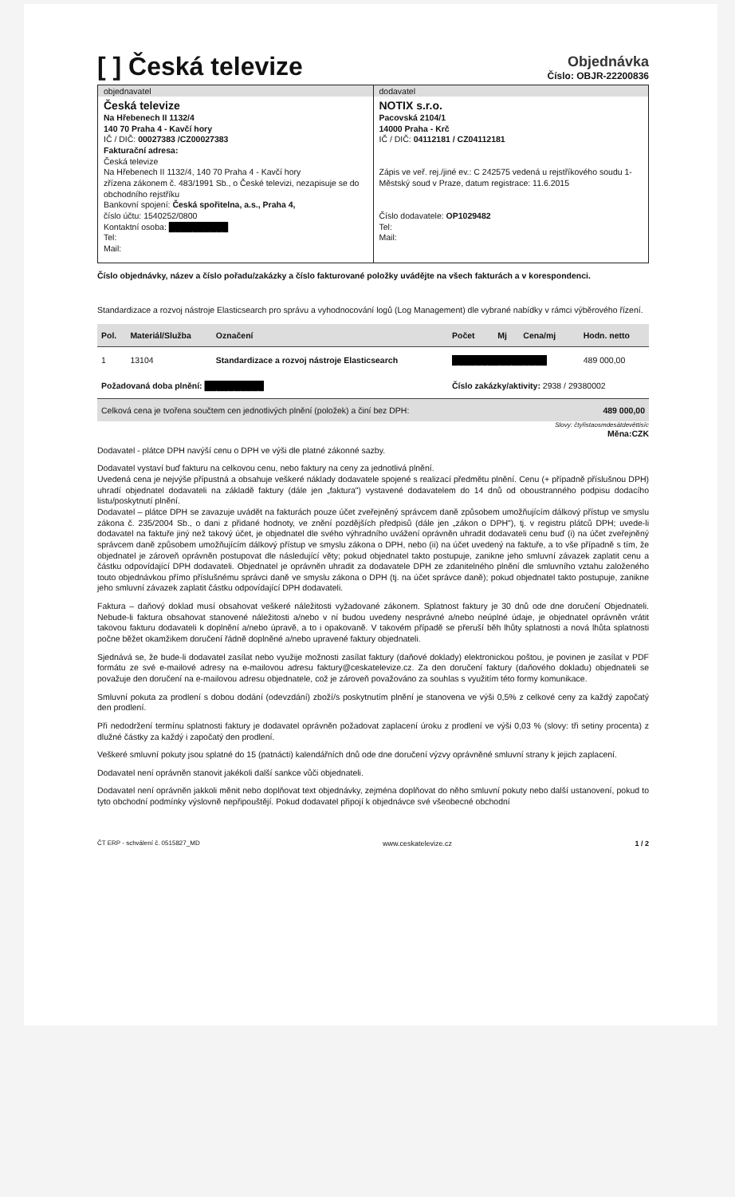[ ] Česká televize
Objednávka
Číslo: OBJR-22200836
objednavatel
Česká televize
Na Hřebenech II 1132/4
140 70 Praha 4 - Kavčí hory
IČ / DIČ: 00027383 /CZ00027383
Fakturační adresa:
Česká televize
Na Hřebenech II 1132/4, 140 70 Praha 4 - Kavčí hory
zřízena zákonem č. 483/1991 Sb., o České televizi, nezapisuje se do obchodního rejstříku
Bankovní spojení: Česká spořitelna, a.s., Praha 4,
číslo účtu: 1540252/0800
Kontaktní osoba: ██████████
Tel:
Mail:
dodavatel
NOTIX s.r.o.
Pacovská 2104/1
14000 Praha - Krč
IČ / DIČ: 04112181 / CZ04112181
Zápis ve veř. rej./jiné ev.: C 242575 vedená u rejstříkového soudu 1-Městský soud v Praze, datum registrace: 11.6.2015
Číslo dodavatele: OP1029482
Tel:
Mail:
Číslo objednávky, název a číslo pořadu/zakázky a číslo fakturované položky uvádějte na všech fakturách a v korespondenci.
Standardizace a rozvoj nástroje Elasticsearch pro správu a vyhodnocování logů (Log Management) dle vybrané nabídky v rámci výběrového řízení.
| Pol. | Materiál/Služba | Označení | Počet | Mj | Cena/mj | Hodn. netto |
| --- | --- | --- | --- | --- | --- | --- |
| 1 | 13104 | Standardizace a rozvoj nástroje Elasticsearch | ████████████████ | | | 489 000,00 |
| Požadovaná doba plnění: ██████████ | | | Číslo zakázky/aktivity: 2938 / 29380002 | | | |
Celková cena je tvořena součtem cen jednotlivých plnění (položek) a činí bez DPH: 489 000,00
Slovy: čtyřistaosmdesátdevěttisíc
Měna:CZK
Dodavatel - plátce DPH navýší cenu o DPH ve výši dle platné zákonné sazby.
Dodavatel vystaví buď fakturu na celkovou cenu, nebo faktury na ceny za jednotlivá plnění.
Uvedená cena je nejvýše přípustná a obsahuje veškeré náklady dodavatele spojené s realizací předmětu plnění. Cenu (+ případně příslušnou DPH) uhradí objednatel dodavateli na základě faktury (dále jen „faktura") vystavené dodavatelem do 14 dnů od oboustranného podpisu dodacího listu/poskytnutí plnění.
Dodavatel – plátce DPH se zavazuje uvádět na fakturách pouze účet zveřejněný správcem daně způsobem umožňujícím dálkový přístup ve smyslu zákona č. 235/2004 Sb., o dani z přidané hodnoty, ve znění pozdějších předpisů (dále jen „zákon o DPH"), tj. v registru plátců DPH; uvede-li dodavatel na faktuře jiný než takový účet, je objednatel dle svého výhradního uvážení oprávněn uhradit dodavateli cenu buď (i) na účet zveřejněný správcem daně způsobem umožňujícím dálkový přístup ve smyslu zákona o DPH, nebo (ii) na účet uvedený na faktuře, a to vše případně s tím, že objednatel je zároveň oprávněn postupovat dle následující věty; pokud objednatel takto postupuje, zanikne jeho smluvní závazek zaplatit cenu a částku odpovídající DPH dodavateli. Objednatel je oprávněn uhradit za dodavatele DPH ze zdanitelného plnění dle smluvního vztahu založeného touto objednávkou přímo příslušnému správci daně ve smyslu zákona o DPH (tj. na účet správce daně); pokud objednatel takto postupuje, zanikne jeho smluvní závazek zaplatit částku odpovídající DPH dodavateli.
Faktura – daňový doklad musí obsahovat veškeré náležitosti vyžadované zákonem. Splatnost faktury je 30 dnů ode dne doručení Objednateli. Nebude-li faktura obsahovat stanovené náležitosti a/nebo v ní budou uvedeny nesprávné a/nebo neúplné údaje, je objednatel oprávněn vrátit takovou fakturu dodavateli k doplnění a/nebo úpravě, a to i opakovaně. V takovém případě se přeruší běh lhůty splatnosti a nová lhůta splatnosti počne běžet okamžikem doručení řádně doplněné a/nebo upravené faktury objednateli.
Sjednává se, že bude-li dodavatel zasílat nebo využije možnosti zasílat faktury (daňové doklady) elektronickou poštou, je povinen je zasílat v PDF formátu ze své e-mailové adresy na e-mailovou adresu faktury@ceskatelevize.cz. Za den doručení faktury (daňového dokladu) objednateli se považuje den doručení na e-mailovou adresu objednatele, což je zároveň považováno za souhlas s využitím této formy komunikace.
Smluvní pokuta za prodlení s dobou dodání (odevzdání) zboží/s poskytnutím plnění je stanovena ve výši 0,5% z celkové ceny za každý započatý den prodlení.
Při nedodržení termínu splatnosti faktury je dodavatel oprávněn požadovat zaplacení úroku z prodlení ve výši 0,03 % (slovy: tři setiny procenta) z dlužné částky za každý i započatý den prodlení.
Veškeré smluvní pokuty jsou splatné do 15 (patnácti) kalendářních dnů ode dne doručení výzvy oprávněné smluvní strany k jejich zaplacení.
Dodavatel není oprávněn stanovit jakékoli další sankce vůči objednateli.
Dodavatel není oprávněn jakkoli měnit nebo doplňovat text objednávky, zejména doplňovat do něho smluvní pokuty nebo další ustanovení, pokud to tyto obchodní podmínky výslovně nepřipouštějí. Pokud dodavatel připojí k objednávce své všeobecné obchodní
ČT ERP - schválení č. 0515827_MD www.ceskatelevize.cz 1 / 2